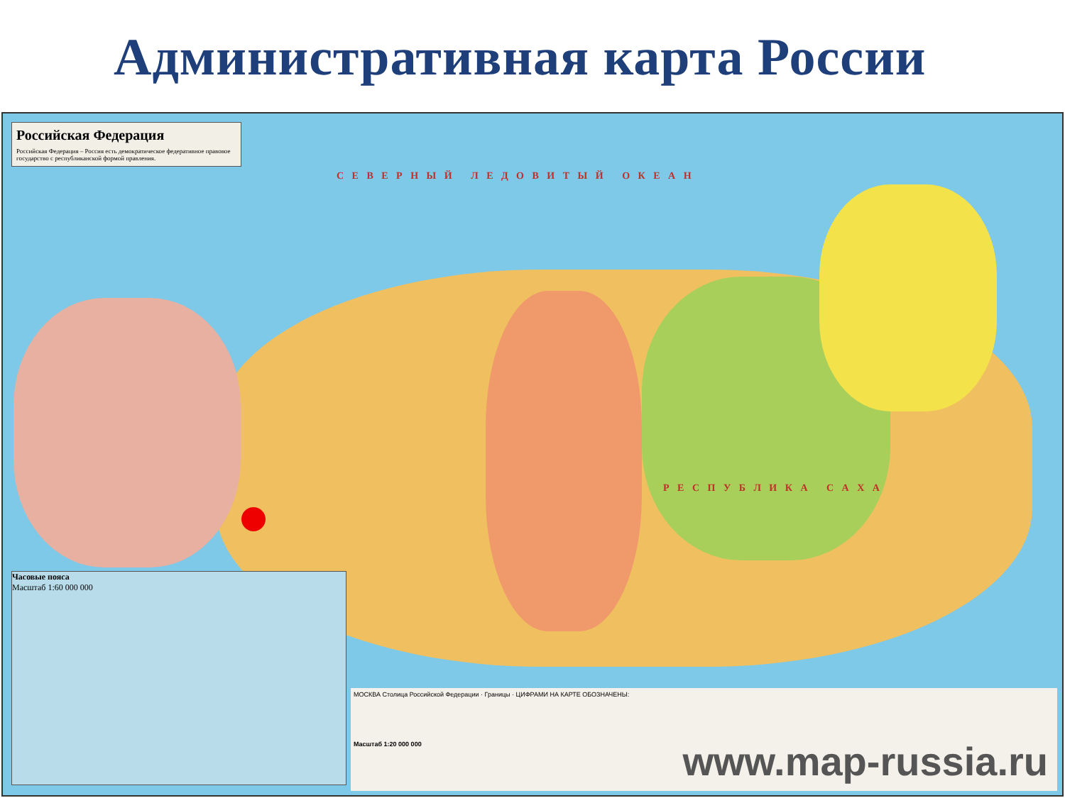Административная карта России
Российская Федерация
Российская Федерация – Россия есть демократическое федеративное правовое государство с республиканской формой правления.
С Е В Е Р Н Ы Й Л Е Д О В И Т Ы Й О К Е А Н
Р Е С П У Б Л И К А С А Х А
Часовые пояса
Масштаб 1:60 000 000
МОСКВА Столица Российской Федерации · Границы · ЦИФРАМИ НА КАРТЕ ОБОЗНАЧЕНЫ:
Масштаб 1:20 000 000
www.map-russia.ru